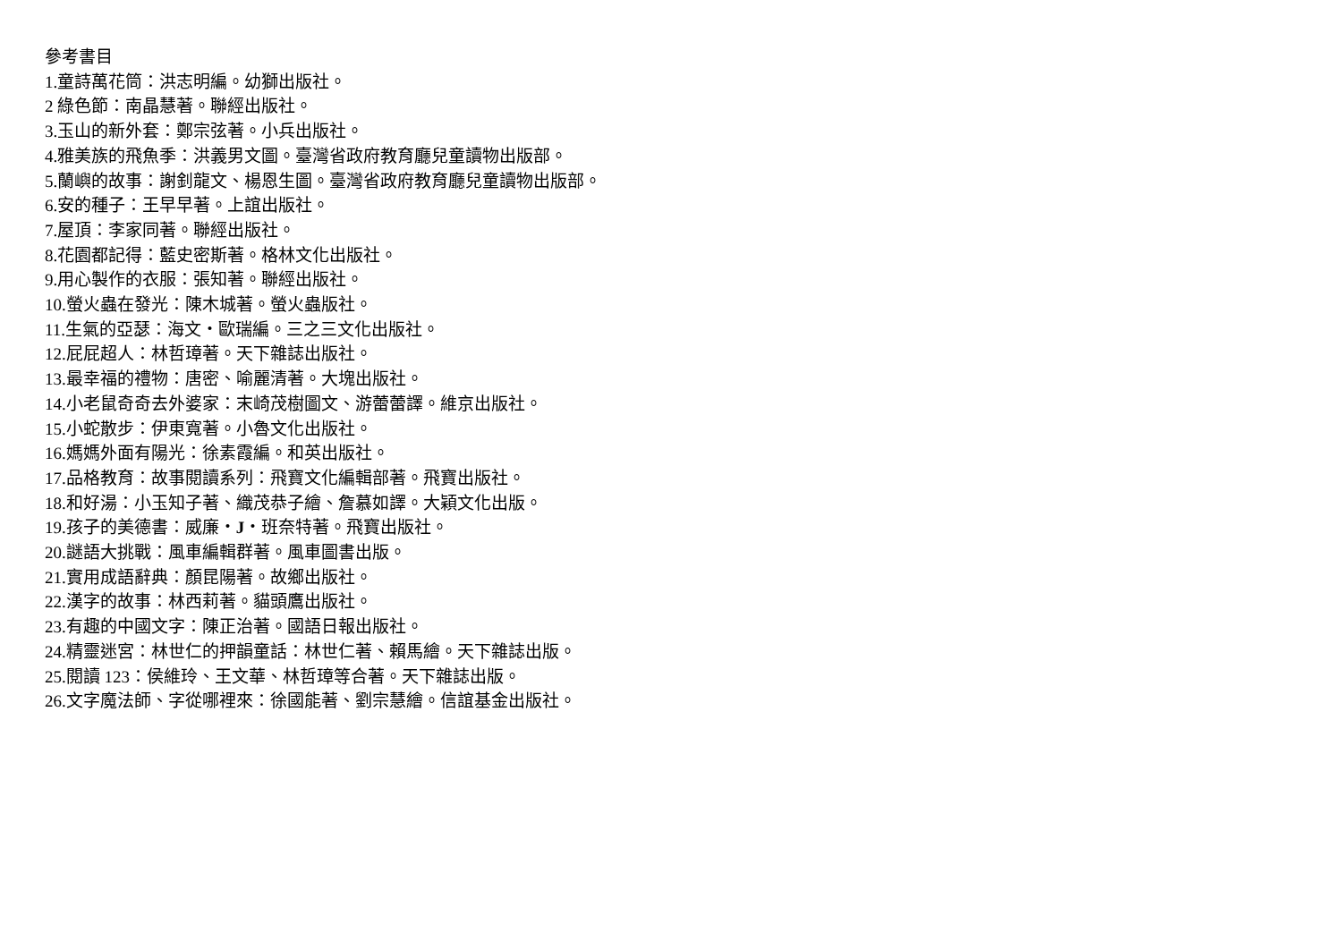參考書目
1.童詩萬花筒：洪志明編。幼獅出版社。
2 綠色節：南晶慧著。聯經出版社。
3.玉山的新外套：鄭宗弦著。小兵出版社。
4.雅美族的飛魚季：洪義男文圖。臺灣省政府教育廳兒童讀物出版部。
5.蘭嶼的故事：謝釗龍文、楊恩生圖。臺灣省政府教育廳兒童讀物出版部。
6.安的種子：王早早著。上誼出版社。
7.屋頂：李家同著。聯經出版社。
8.花園都記得：藍史密斯著。格林文化出版社。
9.用心製作的衣服：張知著。聯經出版社。
10.螢火蟲在發光：陳木城著。螢火蟲版社。
11.生氣的亞瑟：海文・歐瑞編。三之三文化出版社。
12.屁屁超人：林哲璋著。天下雜誌出版社。
13.最幸福的禮物：唐密、喻麗清著。大塊出版社。
14.小老鼠奇奇去外婆家：末崎茂樹圖文、游蕾蕾譯。維京出版社。
15.小蛇散步：伊東寬著。小魯文化出版社。
16.媽媽外面有陽光：徐素霞編。和英出版社。
17.品格教育：故事閱讀系列：飛寶文化編輯部著。飛寶出版社。
18.和好湯：小玉知子著、織茂恭子繪、詹慕如譯。大穎文化出版。
19.孩子的美德書：威廉・J・班奈特著。飛寶出版社。
20.謎語大挑戰：風車編輯群著。風車圖書出版。
21.實用成語辭典：顏昆陽著。故鄉出版社。
22.漢字的故事：林西莉著。貓頭鷹出版社。
23.有趣的中國文字：陳正治著。國語日報出版社。
24.精靈迷宮：林世仁的押韻童話：林世仁著、賴馬繪。天下雜誌出版。
25.閱讀 123：侯維玲、王文華、林哲璋等合著。天下雜誌出版。
26.文字魔法師、字從哪裡來：徐國能著、劉宗慧繪。信誼基金出版社。